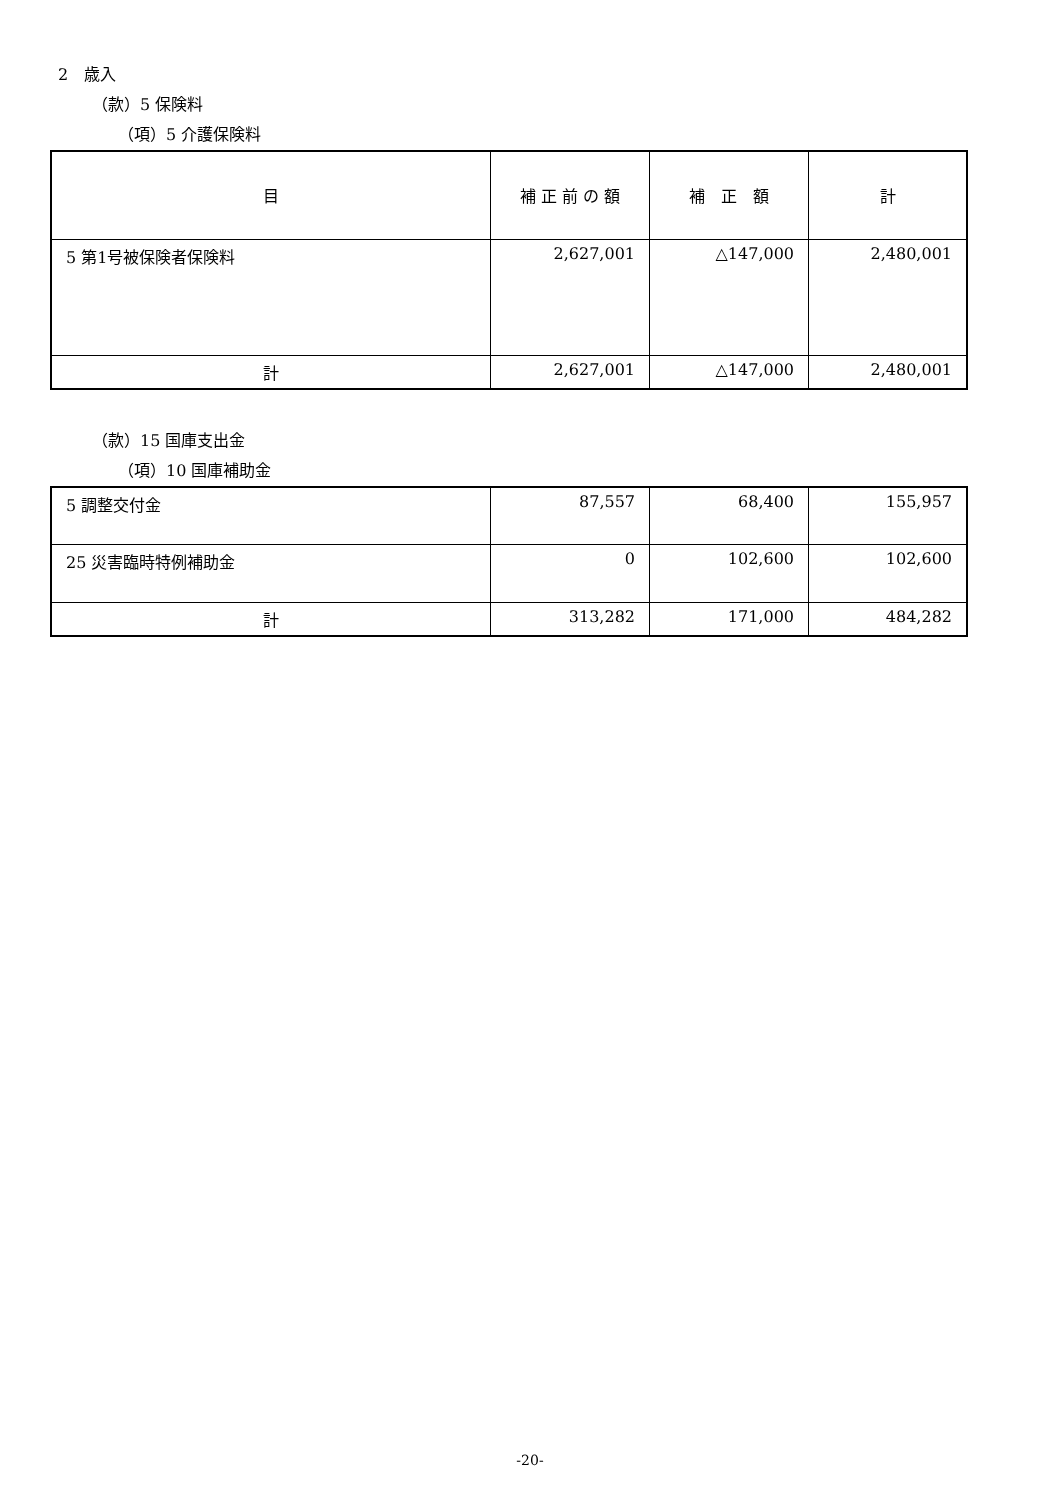2　歳入
（款）5 保険料
（項）5 介護保険料
| 目 | 補 正 前 の 額 | 補 正 額 | 計 |
| --- | --- | --- | --- |
| 5 第1号被保険者保険料 | 2,627,001 | △147,000 | 2,480,001 |
| 計 | 2,627,001 | △147,000 | 2,480,001 |
（款）15 国庫支出金
（項）10 国庫補助金
| 5 調整交付金 | 87,557 | 68,400 | 155,957 |
| 25 災害臨時特例補助金 | 0 | 102,600 | 102,600 |
| 計 | 313,282 | 171,000 | 484,282 |
-20-